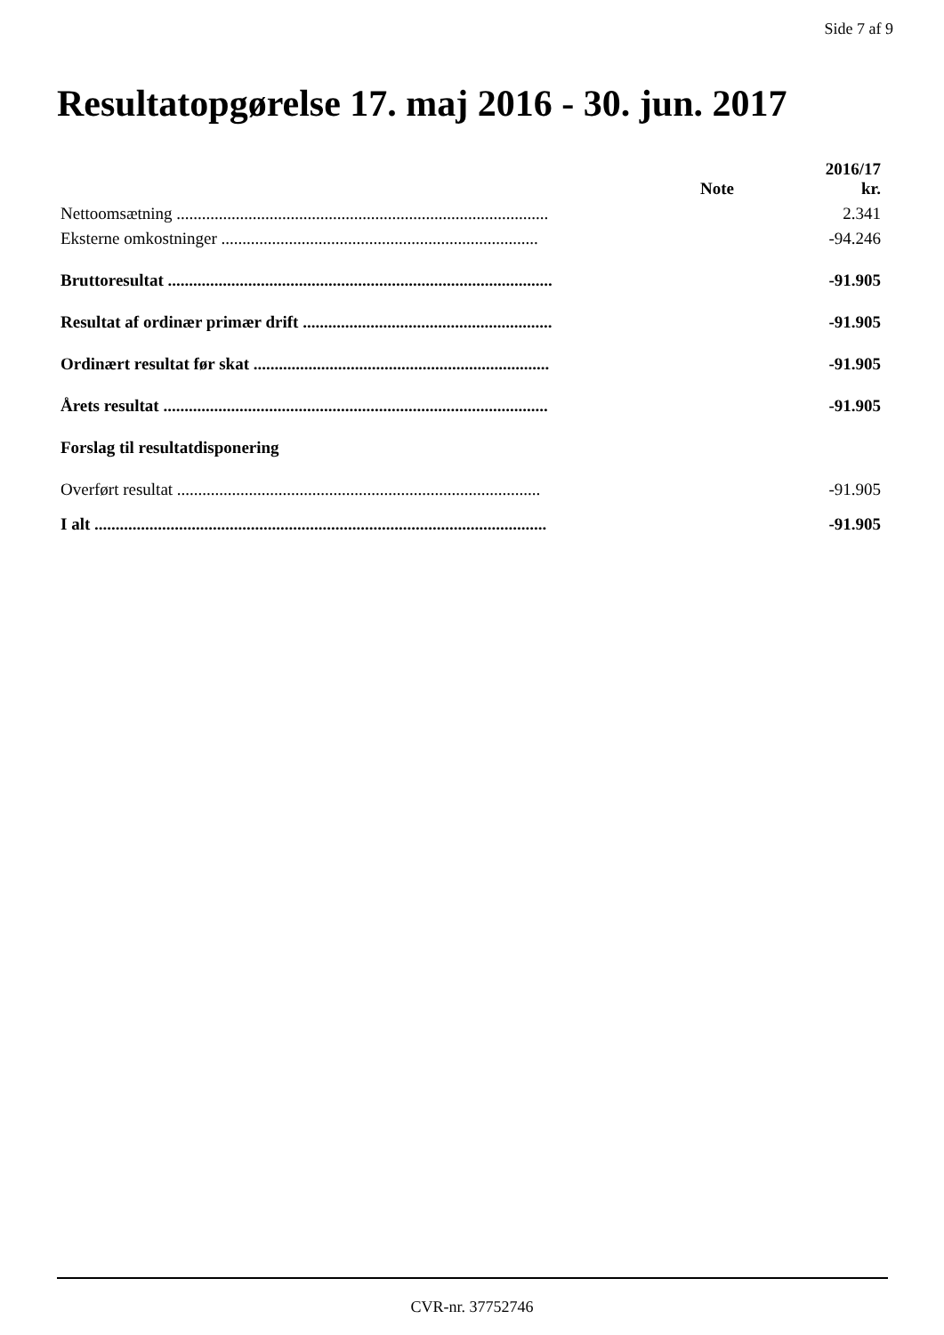Side 7 af 9
Resultatopgørelse 17. maj 2016 - 30. jun. 2017
| | Note | 2016/17 kr. |
| --- | --- | --- |
| Nettoomsætning ........................................................................................ | | 2.341 |
| Eksterne omkostninger ........................................................................... | | -94.246 |
| Bruttoresultat ........................................................................................... | | -91.905 |
| Resultat af ordinær primær drift ........................................................... | | -91.905 |
| Ordinært resultat før skat ...................................................................... | | -91.905 |
| Årets resultat ........................................................................................... | | -91.905 |
| Forslag til resultatdisponering | | |
| Overført resultat ...................................................................................... | | -91.905 |
| I alt ........................................................................................................... | | -91.905 |
CVR-nr. 37752746